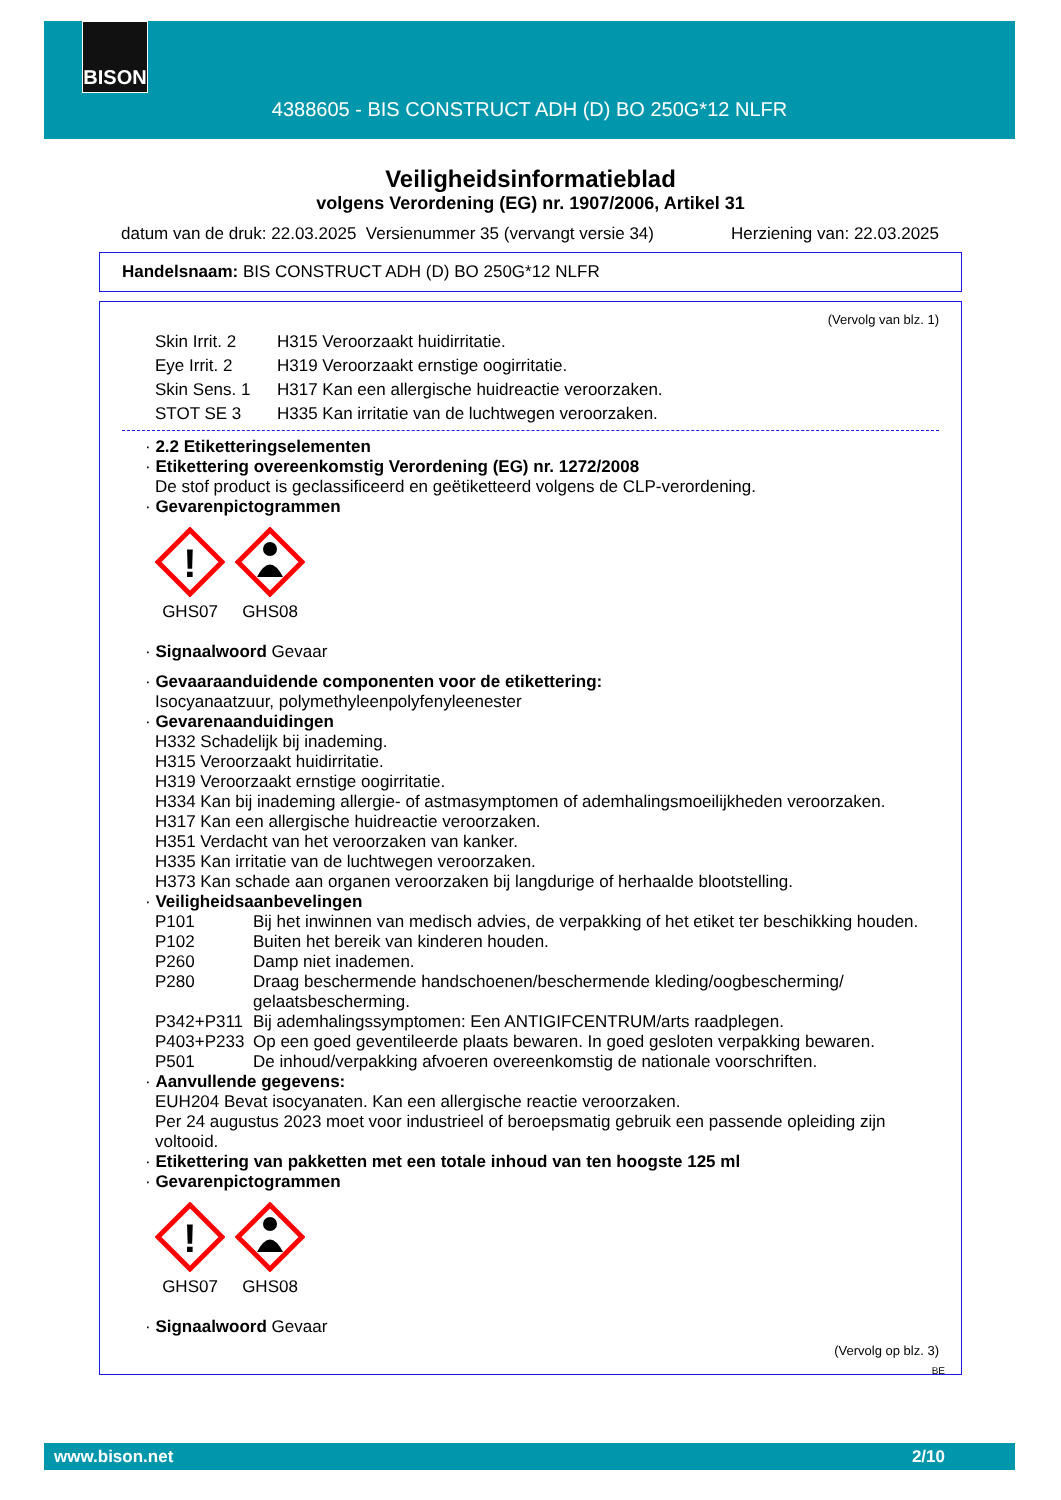BISON
4388605 - BIS CONSTRUCT ADH (D) BO 250G*12 NLFR
Veiligheidsinformatieblad
volgens Verordening (EG) nr. 1907/2006, Artikel 31
datum van de druk: 22.03.2025 Versienummer 35 (vervangt versie 34) Herziening van: 22.03.2025
Handelsnaam: BIS CONSTRUCT ADH (D) BO 250G*12 NLFR
(Vervolg van blz. 1)
| Skin Irrit. 2 | H315 Veroorzaakt huidirritatie. |
| Eye Irrit. 2 | H319 Veroorzaakt ernstige oogirritatie. |
| Skin Sens. 1 | H317 Kan een allergische huidreactie veroorzaken. |
| STOT SE 3 | H335 Kan irritatie van de luchtwegen veroorzaken. |
· 2.2 Etiketteringselementen
· Etikettering overeenkomstig Verordening (EG) nr. 1272/2008
De stof product is geclassificeerd en geëtiketteerd volgens de CLP-verordening.
· Gevarenpictogrammen
!
GHS07
GHS08
· Signaalwoord Gevaar
· Gevaaraanduidende componenten voor de etikettering:
Isocyanaatzuur, polymethyleenpolyfenyleenester
· Gevarenaanduidingen
H332 Schadelijk bij inademing.
H315 Veroorzaakt huidirritatie.
H319 Veroorzaakt ernstige oogirritatie.
H334 Kan bij inademing allergie- of astmasymptomen of ademhalingsmoeilijkheden veroorzaken.
H317 Kan een allergische huidreactie veroorzaken.
H351 Verdacht van het veroorzaken van kanker.
H335 Kan irritatie van de luchtwegen veroorzaken.
H373 Kan schade aan organen veroorzaken bij langdurige of herhaalde blootstelling.
· Veiligheidsaanbevelingen
| P101 | Bij het inwinnen van medisch advies, de verpakking of het etiket ter beschikking houden. |
| P102 | Buiten het bereik van kinderen houden. |
| P260 | Damp niet inademen. |
| P280 | Draag beschermende handschoenen/beschermende kleding/oogbescherming/ gelaatsbescherming. |
| P342+P311 | Bij ademhalingssymptomen: Een ANTIGIFCENTRUM/arts raadplegen. |
| P403+P233 | Op een goed geventileerde plaats bewaren. In goed gesloten verpakking bewaren. |
| P501 | De inhoud/verpakking afvoeren overeenkomstig de nationale voorschriften. |
· Aanvullende gegevens:
EUH204 Bevat isocyanaten. Kan een allergische reactie veroorzaken.
Per 24 augustus 2023 moet voor industrieel of beroepsmatig gebruik een passende opleiding zijn voltooid.
· Etikettering van pakketten met een totale inhoud van ten hoogste 125 ml
· Gevarenpictogrammen
!
GHS07
GHS08
· Signaalwoord Gevaar
(Vervolg op blz. 3)
BE
www.bison.net 2/10